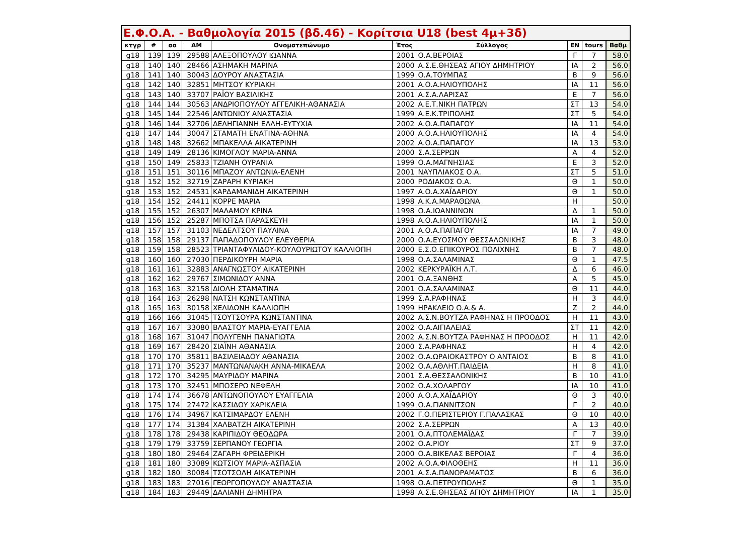| Ε.Φ.Ο.Α. - Βαθμολογία 2015 (βδ.46) - Κορίτσια U18 (best 4μ+3δ) | | | | | | | | | |
| --- | --- | --- | --- | --- | --- | --- | --- | --- | --- |
| κτγρ | # | αα | ΑΜ | Ονοματεπώνυμο | Έτος | Σύλλογος | ΕΝ | tours | Βαθμ |
| g18 | 139 | 139 | 29588 | ΑΛΕΞΟΠΟΥΛΟΥ ΙΩΑΝΝΑ | 2001 | Ο.Α.ΒΕΡΟΙΑΣ | Γ | 7 | 58.0 |
| g18 | 140 | 140 | 28466 | ΑΣΗΜΑΚΗ ΜΑΡΙΝΑ | 2000 | Α.Σ.Ε.ΘΗΣΕΑΣ ΑΓΙΟΥ ΔΗΜΗΤΡΙΟΥ | ΙΑ | 2 | 56.0 |
| g18 | 141 | 140 | 30043 | ΔΟΥΡΟΥ ΑΝΑΣΤΑΣΙΑ | 1999 | Ο.Α.ΤΟΥΜΠΑΣ | Β | 9 | 56.0 |
| g18 | 142 | 140 | 32851 | ΜΗΤΣΟΥ ΚΥΡΙΑΚΗ | 2001 | Α.Ο.Α.ΗΛΙΟΥΠΟΛΗΣ | ΙΑ | 11 | 56.0 |
| g18 | 143 | 140 | 33707 | ΡΑΪΟΥ ΒΑΣΙΛΙΚΗΣ | 2001 | Α.Σ.Α.ΛΑΡΙΣΑΣ | Ε | 7 | 56.0 |
| g18 | 144 | 144 | 30563 | ΑΝΔΡΙΟΠΟΥΛΟΥ ΑΓΓΕΛΙΚΗ-ΑΘΑΝΑΣΙΑ | 2002 | Α.Ε.Τ.ΝΙΚΗ ΠΑΤΡΩΝ | ΣΤ | 13 | 54.0 |
| g18 | 145 | 144 | 22546 | ΑΝΤΩΝΙΟΥ ΑΝΑΣΤΑΣΙΑ | 1999 | Α.Ε.Κ.ΤΡΙΠΟΛΗΣ | ΣΤ | 5 | 54.0 |
| g18 | 146 | 144 | 32706 | ΔΕΛΗΓΙΑΝΝΗ ΕΛΛΗ-ΕΥΤΥΧΙΑ | 2002 | Α.Ο.Α.ΠΑΠΑΓΟΥ | ΙΑ | 11 | 54.0 |
| g18 | 147 | 144 | 30047 | ΣΤΑΜΑΤΗ ΕΝΑΤΙΝΑ-ΑΘΗΝΑ | 2000 | Α.Ο.Α.ΗΛΙΟΥΠΟΛΗΣ | ΙΑ | 4 | 54.0 |
| g18 | 148 | 148 | 32662 | ΜΠΑΚΕΛΛΑ ΑΙΚΑΤΕΡΙΝΗ | 2002 | Α.Ο.Α.ΠΑΠΑΓΟΥ | ΙΑ | 13 | 53.0 |
| g18 | 149 | 149 | 28136 | ΚΙΜΟΓΛΟΥ ΜΑΡΙΑ-ΑΝΝΑ | 2000 | Σ.Α.ΣΕΡΡΩΝ | Α | 4 | 52.0 |
| g18 | 150 | 149 | 25833 | ΤΖΙΑΝΗ ΟΥΡΑΝΙΑ | 1999 | Ο.Α.ΜΑΓΝΗΣΙΑΣ | Ε | 3 | 52.0 |
| g18 | 151 | 151 | 30116 | ΜΠΑΖΟΥ ΑΝΤΩΝΙΑ-ΕΛΕΝΗ | 2001 | ΝΑΥΠΛΙΑΚΟΣ Ο.Α. | ΣΤ | 5 | 51.0 |
| g18 | 152 | 152 | 32719 | ΖΑΡΑΡΗ ΚΥΡΙΑΚΗ | 2000 | ΡΟΔΙΑΚΟΣ Ο.Α. | Θ | 1 | 50.0 |
| g18 | 153 | 152 | 24531 | ΚΑΡΔΑΜΑΝΙΔΗ ΑΙΚΑΤΕΡΙΝΗ | 1997 | Α.Ο.Α.ΧΑΪΔΑΡΙΟΥ | Θ | 1 | 50.0 |
| g18 | 154 | 152 | 24411 | ΚΟΡΡΕ ΜΑΡΙΑ | 1998 | Α.Κ.Α.ΜΑΡΑΘΩΝΑ | Η | | 50.0 |
| g18 | 155 | 152 | 26307 | ΜΑΛΑΜΟΥ ΚΡΙΝΑ | 1998 | Ο.Α.ΙΩΑΝΝΙΝΩΝ | Δ | 1 | 50.0 |
| g18 | 156 | 152 | 25287 | ΜΠΟΤΣΑ ΠΑΡΑΣΚΕΥΗ | 1998 | Α.Ο.Α.ΗΛΙΟΥΠΟΛΗΣ | ΙΑ | 1 | 50.0 |
| g18 | 157 | 157 | 31103 | ΝΕΔΕΛΤΣΟΥ ΠΑΥΛΙΝΑ | 2001 | Α.Ο.Α.ΠΑΠΑΓΟΥ | ΙΑ | 7 | 49.0 |
| g18 | 158 | 158 | 29137 | ΠΑΠΑΔΟΠΟΥΛΟΥ ΕΛΕΥΘΕΡΙΑ | 2000 | Ο.Α.ΕΥΟΣΜΟΥ ΘΕΣΣΑΛΟΝΙΚΗΣ | Β | 3 | 48.0 |
| g18 | 159 | 158 | 28523 | ΤΡΙΑΝΤΑΦΥΛΙΔΟΥ-ΚΟΥΛΟΥΡΙΩΤΟΥ ΚΑΛΛΙΟΠΗ | 2000 | Ε.Σ.Ο.ΕΠΙΚΟΥΡΟΣ ΠΟΛΙΧΝΗΣ | Β | 7 | 48.0 |
| g18 | 160 | 160 | 27030 | ΠΕΡΔΙΚΟΥΡΗ ΜΑΡΙΑ | 1998 | Ο.Α.ΣΑΛΑΜΙΝΑΣ | Θ | 1 | 47.5 |
| g18 | 161 | 161 | 32883 | ΑΝΑΓΝΩΣΤΟΥ ΑΙΚΑΤΕΡΙΝΗ | 2002 | ΚΕΡΚΥΡΑΪΚΗ Λ.Τ. | Δ | 6 | 46.0 |
| g18 | 162 | 162 | 29767 | ΣΙΜΩΝΙΔΟΥ ΑΝΝΑ | 2001 | Ο.Α.ΞΑΝΘΗΣ | Α | 5 | 45.0 |
| g18 | 163 | 163 | 32158 | ΔΙΟΛΗ ΣΤΑΜΑΤΙΝΑ | 2001 | Ο.Α.ΣΑΛΑΜΙΝΑΣ | Θ | 11 | 44.0 |
| g18 | 164 | 163 | 26298 | ΝΑΤΣΗ ΚΩΝΣΤΑΝΤΙΝΑ | 1999 | Σ.Α.ΡΑΦΗΝΑΣ | Η | 3 | 44.0 |
| g18 | 165 | 163 | 30158 | ΧΕΛΙΔΩΝΗ ΚΑΛΛΙΟΠΗ | 1999 | ΗΡΑΚΛΕΙΟ Ο.Α.& Α. | Ζ | 2 | 44.0 |
| g18 | 166 | 166 | 31045 | ΤΣΟΥΤΣΟΥΡΑ ΚΩΝΣΤΑΝΤΙΝΑ | 2002 | Α.Σ.Ν.ΒΟΥΤΖΑ ΡΑΦΗΝΑΣ Η ΠΡΟΟΔΟΣ | Η | 11 | 43.0 |
| g18 | 167 | 167 | 33080 | ΒΛΑΣΤΟΥ ΜΑΡΙΑ-ΕΥΑΓΓΕΛΙΑ | 2002 | Ο.Α.ΑΙΓΙΑΛΕΙΑΣ | ΣΤ | 11 | 42.0 |
| g18 | 168 | 167 | 31047 | ΠΟΛΥΓΕΝΗ ΠΑΝΑΓΙΩΤΑ | 2002 | Α.Σ.Ν.ΒΟΥΤΖΑ ΡΑΦΗΝΑΣ Η ΠΡΟΟΔΟΣ | Η | 11 | 42.0 |
| g18 | 169 | 167 | 28420 | ΣΙΑΪΝΗ ΑΘΑΝΑΣΙΑ | 2000 | Σ.Α.ΡΑΦΗΝΑΣ | Η | 4 | 42.0 |
| g18 | 170 | 170 | 35811 | ΒΑΣΙΛΕΙΑΔΟΥ ΑΘΑΝΑΣΙΑ | 2002 | Ο.Α.ΩΡΑΙΟΚΑΣΤΡΟΥ Ο ΑΝΤΑΙΟΣ | Β | 8 | 41.0 |
| g18 | 171 | 170 | 35237 | ΜΑΝΤΩΝΑΝΑΚΗ ΑΝΝΑ-ΜΙΚΑΕΛΑ | 2002 | Ο.Α.ΑΘΛΗΤ.ΠΑΙΔΕΙΑ | Η | 8 | 41.0 |
| g18 | 172 | 170 | 34295 | ΜΑΥΡΙΔΟΥ ΜΑΡΙΝΑ | 2001 | Σ.Α.ΘΕΣΣΑΛΟΝΙΚΗΣ | Β | 10 | 41.0 |
| g18 | 173 | 170 | 32451 | ΜΠΟΣΕΡΩ ΝΕΦΕΛΗ | 2002 | Ο.Α.ΧΟΛΑΡΓΟΥ | ΙΑ | 10 | 41.0 |
| g18 | 174 | 174 | 36678 | ΑΝΤΩΝΟΠΟΥΛΟΥ ΕΥΑΓΓΕΛΙΑ | 2000 | Α.Ο.Α.ΧΑΪΔΑΡΙΟΥ | Θ | 3 | 40.0 |
| g18 | 175 | 174 | 27472 | ΚΑΣΣΙΔΟΥ ΧΑΡΙΚΛΕΙΑ | 1999 | Ο.Α.ΓΙΑΝΝΙΤΣΩΝ | Γ | 2 | 40.0 |
| g18 | 176 | 174 | 34967 | ΚΑΤΣΙΜΑΡΔΟΥ ΕΛΕΝΗ | 2002 | Γ.Ο.ΠΕΡΙΣΤΕΡΙΟΥ Γ.ΠΑΛΑΣΚΑΣ | Θ | 10 | 40.0 |
| g18 | 177 | 174 | 31384 | ΧΑΛΒΑΤΖΗ ΑΙΚΑΤΕΡΙΝΗ | 2002 | Σ.Α.ΣΕΡΡΩΝ | Α | 13 | 40.0 |
| g18 | 178 | 178 | 29438 | ΚΑΡΙΠΙΔΟΥ ΘΕΟΔΩΡΑ | 2001 | Ο.Α.ΠΤΟΛΕΜΑΪΔΑΣ | Γ | 7 | 39.0 |
| g18 | 179 | 179 | 33759 | ΣΕΡΠΑΝΟΥ ΓΕΩΡΓΙΑ | 2002 | Ο.Α.ΡΙΟΥ | ΣΤ | 9 | 37.0 |
| g18 | 180 | 180 | 29464 | ΖΑΓΑΡΗ ΦΡΕΙΔΕΡΙΚΗ | 2000 | Ο.Α.ΒΙΚΕΛΑΣ ΒΕΡΟΙΑΣ | Γ | 4 | 36.0 |
| g18 | 181 | 180 | 33089 | ΚΩΤΣΙΟΥ ΜΑΡΙΑ-ΑΣΠΑΣΙΑ | 2002 | Α.Ο.Α.ΦΙΛΟΘΕΗΣ | Η | 11 | 36.0 |
| g18 | 182 | 180 | 30084 | ΤΣΟΤΣΟΛΗ ΑΙΚΑΤΕΡΙΝΗ | 2001 | Α.Σ.Α.ΠΑΝΟΡΑΜΑΤΟΣ | Β | 6 | 36.0 |
| g18 | 183 | 183 | 27016 | ΓΕΩΡΓΟΠΟΥΛΟΥ ΑΝΑΣΤΑΣΙΑ | 1998 | Ο.Α.ΠΕΤΡΟΥΠΟΛΗΣ | Θ | 1 | 35.0 |
| g18 | 184 | 183 | 29449 | ΔΑΛΙΑΝΗ ΔΗΜΗΤΡΑ | 1998 | Α.Σ.Ε.ΘΗΣΕΑΣ ΑΓΙΟΥ ΔΗΜΗΤΡΙΟΥ | ΙΑ | 1 | 35.0 |